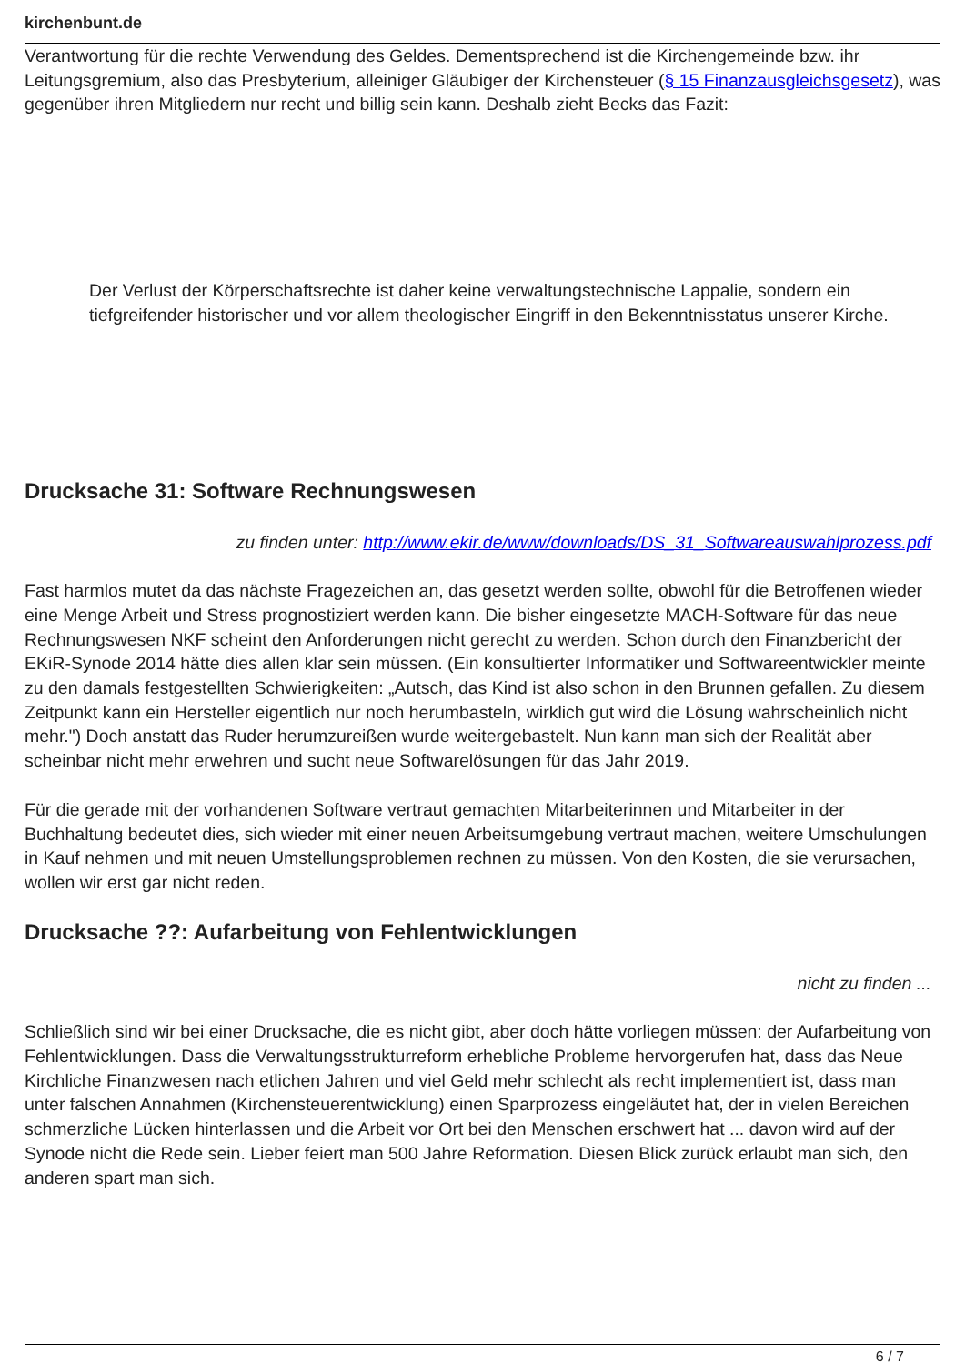kirchenbunt.de
Verantwortung für die rechte Verwendung des Geldes. Dementsprechend ist die Kirchengemeinde bzw. ihr Leitungsgremium, also das Presbyterium, alleiniger Gläubiger der Kirchensteuer (§ 15 Finanzausgleichsgesetz), was gegenüber ihren Mitgliedern nur recht und billig sein kann. Deshalb zieht Becks das Fazit:
Der Verlust der Körperschaftsrechte ist daher keine verwaltungstechnische Lappalie, sondern ein tiefgreifender historischer und vor allem theologischer Eingriff in den Bekenntnisstatus unserer Kirche.
Drucksache 31: Software Rechnungswesen
zu finden unter: http://www.ekir.de/www/downloads/DS_31_Softwareauswahlprozess.pdf
Fast harmlos mutet da das nächste Fragezeichen an, das gesetzt werden sollte, obwohl für die Betroffenen wieder eine Menge Arbeit und Stress prognostiziert werden kann. Die bisher eingesetzte MACH-Software für das neue Rechnungswesen NKF scheint den Anforderungen nicht gerecht zu werden. Schon durch den Finanzbericht der EKiR-Synode 2014 hätte dies allen klar sein müssen. (Ein konsultierter Informatiker und Softwareentwickler meinte zu den damals festgestellten Schwierigkeiten: „Autsch, das Kind ist also schon in den Brunnen gefallen. Zu diesem Zeitpunkt kann ein Hersteller eigentlich nur noch herumbasteln, wirklich gut wird die Lösung wahrscheinlich nicht mehr.") Doch anstatt das Ruder herumzureißen wurde weitergebastelt. Nun kann man sich der Realität aber scheinbar nicht mehr erwehren und sucht neue Softwarelösungen für das Jahr 2019.
Für die gerade mit der vorhandenen Software vertraut gemachten Mitarbeiterinnen und Mitarbeiter in der Buchhaltung bedeutet dies, sich wieder mit einer neuen Arbeitsumgebung vertraut machen, weitere Umschulungen in Kauf nehmen und mit neuen Umstellungsproblemen rechnen zu müssen. Von den Kosten, die sie verursachen, wollen wir erst gar nicht reden.
Drucksache ??: Aufarbeitung von Fehlentwicklungen
nicht zu finden ...
Schließlich sind wir bei einer Drucksache, die es nicht gibt, aber doch hätte vorliegen müssen: der Aufarbeitung von Fehlentwicklungen. Dass die Verwaltungsstrukturreform erhebliche Probleme hervorgerufen hat, dass das Neue Kirchliche Finanzwesen nach etlichen Jahren und viel Geld mehr schlecht als recht implementiert ist, dass man unter falschen Annahmen (Kirchensteuerentwicklung) einen Sparprozess eingeläutet hat, der in vielen Bereichen schmerzliche Lücken hinterlassen und die Arbeit vor Ort bei den Menschen erschwert hat ... davon wird auf der Synode nicht die Rede sein. Lieber feiert man 500 Jahre Reformation. Diesen Blick zurück erlaubt man sich, den anderen spart man sich.
6 / 7